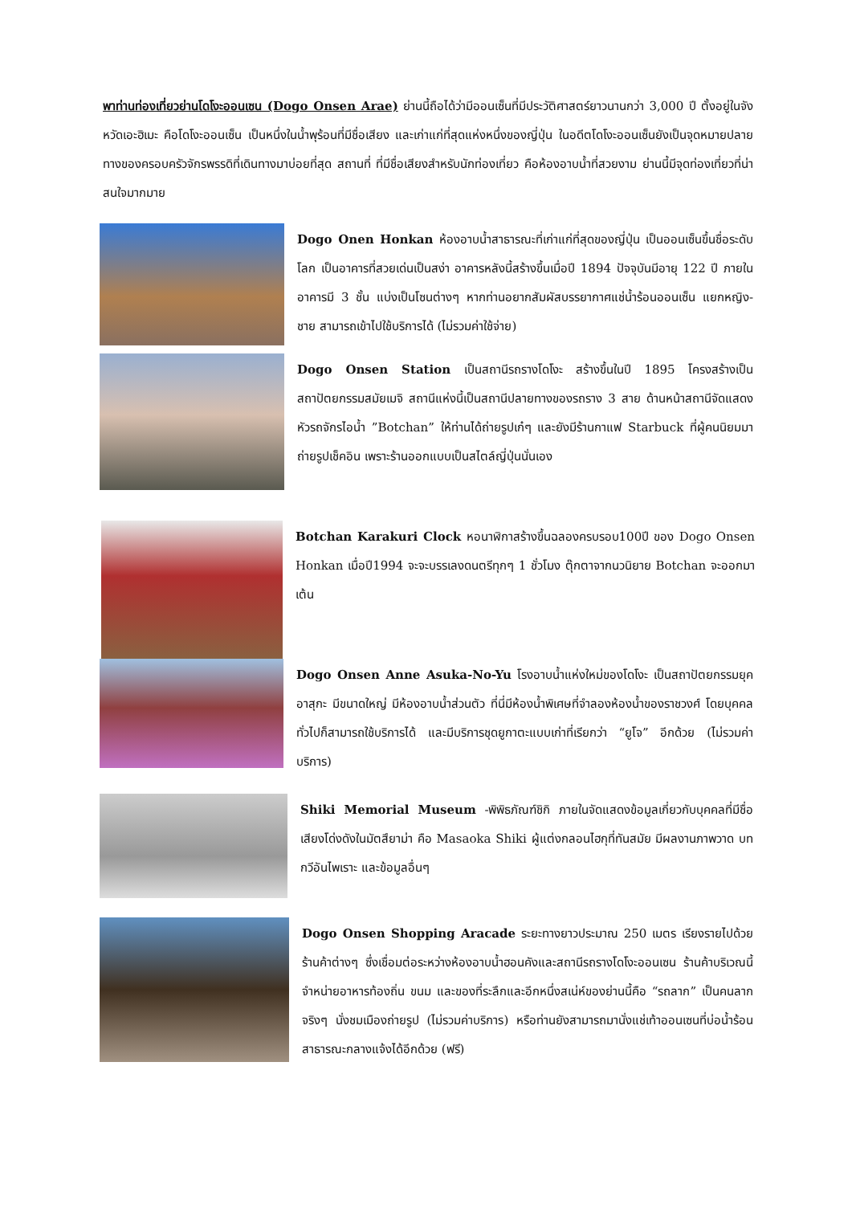พาท่านท่องเที่ยวย่านโดโงะออนเซน (Dogo Onsen Arae) ย่านนี้ถือได้ว่ามีออนเซ็นที่มีประวัติศาสตร์ยาวนานกว่า 3,000 ปี ตั้งอยู่ในจังหวัดเอะฮิเมะ คือโดโงะออนเซ็น เป็นหนึ่งในน้ำพุร้อนที่มีชื่อเสียง และเก่าแก่ที่สุดแห่งหนึ่งของญี่ปุ่น ในอดีตโดโงะออนเซ็นยังเป็นจุดหมายปลายทางของครอบครัวจักรพรรดิที่เดินทางมาบ่อยที่สุด สถานที่ ที่มีชื่อเสียงสำหรับนักท่องเที่ยว คือห้องอาบน้ำที่สวยงาม ย่านนี้มีจุดท่องเที่ยวที่น่าสนใจมากมาย
Dogo Onen Honkan ห้องอาบน้ำสาธารณะที่เก่าแก่ที่สุดของญี่ปุ่น เป็นออนเซ็นขึ้นชื่อระดับโลก เป็นอาคารที่สวยเด่นเป็นสง่า อาคารหลังนี้สร้างขึ้นเมื่อปี 1894 ปัจจุบันมีอายุ 122 ปี ภายในอาคารมี 3 ชั้น แบ่งเป็นโซนต่างๆ หากท่านอยากสัมผัสบรรยากาศแช่น้ำร้อนออนเซ็น แยกหญิง-ชาย สามารถเข้าไปใช้บริการได้ (ไม่รวมค่าใช้จ่าย)
Dogo Onsen Station เป็นสถานีรถรางโดโงะ สร้างขึ้นในปี 1895 โครงสร้างเป็นสถาปัตยกรรมสมัยเมจิ สถานีแห่งนี้เป็นสถานีปลายทางของรถราง 3 สาย ด้านหน้าสถานีจัดแสดงหัวรถจักรไอน้ำ ”Botchan” ให้ท่านได้ถ่ายรูปเก๋ๆ และยังมีร้านกาแฟ Starbuck ที่ผู้คนนิยมมาถ่ายรูปเช็คอิน เพราะร้านออกแบบเป็นสไตล์ญี่ปุ่นนั่นเอง
Botchan Karakuri Clock หอนาฬิกาสร้างขึ้นฉลองครบรอบ100ปี ของ Dogo Onsen Honkan เมื่อปี1994 จะจะบรรเลงดนตรีทุกๆ 1 ชั่วโมง ตุ๊กตาจากนวนิยาย Botchan จะออกมาเต้น
Dogo Onsen Anne Asuka-No-Yu โรงอาบน้ำแห่งใหม่ของโดโงะ เป็นสถาปัตยกรรมยุคอาสุกะ มีขนาดใหญ่ มีห้องอาบน้ำส่วนตัว ที่นี่มีห้องน้ำพิเศษที่จำลองห้องน้ำของราชวงศ์ โดยบุคคลทั่วไปก็สามารถใช้บริการได้ และมีบริการชุดยูกาตะแบบเก่าที่เรียกว่า “ยูโจ” อีกด้วย (ไม่รวมค่าบริการ)
Shiki Memorial Museum -พิพิธภัณฑ์ชิกิ ภายในจัดแสดงข้อมูลเกี่ยวกับบุคคลที่มีชื่อเสียงโด่งดังในมัตสึยาม่า คือ Masaoka Shiki ผู้แต่งกลอนไฮกุที่ทันสมัย มีผลงานภาพวาด บทกวีอันไพเราะ และข้อมูลอื่นๆ
Dogo Onsen Shopping Aracade ระยะทางยาวประมาณ 250 เมตร เรียงรายไปด้วยร้านค้าต่างๆ ซึ่งเชื่อมต่อระหว่างห้องอาบน้ำฮอนคังและสถานีรถรางโดโงะออนเซน ร้านค้าบริเวณนี้จำหน่ายอาหารท้องถิ่น ขนม และของที่ระลึกและอีกหนึ่งสเน่ห์ของย่านนี้คือ “รถลาก” เป็นคนลากจริงๆ นั่งชมเมืองถ่ายรูป (ไม่รวมค่าบริการ) หรือท่านยังสามารถมานั่งแช่เท้าออนเซนที่บ่อน้ำร้อนสาธารณะกลางแจ้งได้อีกด้วย (ฟรี)